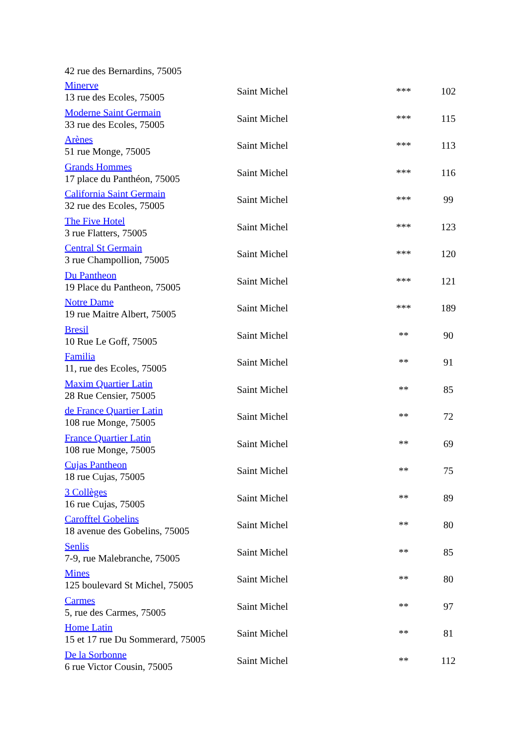42 rue des Bernardins, 75005
| Minerve 13 rue des Ecoles, 75005 | Saint Michel | *** | 102 |
| Moderne Saint Germain 33 rue des Ecoles, 75005 | Saint Michel | *** | 115 |
| Arènes 51 rue Monge, 75005 | Saint Michel | *** | 113 |
| Grands Hommes 17 place du Panthéon, 75005 | Saint Michel | *** | 116 |
| California Saint Germain 32 rue des Ecoles, 75005 | Saint Michel | *** | 99 |
| The Five Hotel 3 rue Flatters, 75005 | Saint Michel | *** | 123 |
| Central St Germain 3 rue Champollion, 75005 | Saint Michel | *** | 120 |
| Du Pantheon 19 Place du Pantheon, 75005 | Saint Michel | *** | 121 |
| Notre Dame 19 rue Maitre Albert, 75005 | Saint Michel | *** | 189 |
| Bresil 10 Rue Le Goff, 75005 | Saint Michel | ** | 90 |
| Familia 11, rue des Ecoles, 75005 | Saint Michel | ** | 91 |
| Maxim Quartier Latin 28 Rue Censier, 75005 | Saint Michel | ** | 85 |
| de France Quartier Latin 108 rue Monge, 75005 | Saint Michel | ** | 72 |
| France Quartier Latin 108 rue Monge, 75005 | Saint Michel | ** | 69 |
| Cujas Pantheon 18 rue Cujas, 75005 | Saint Michel | ** | 75 |
| 3 Collèges 16 rue Cujas, 75005 | Saint Michel | ** | 89 |
| Carofftel Gobelins 18 avenue des Gobelins, 75005 | Saint Michel | ** | 80 |
| Senlis 7-9, rue Malebranche, 75005 | Saint Michel | ** | 85 |
| Mines 125 boulevard St Michel, 75005 | Saint Michel | ** | 80 |
| Carmes 5, rue des Carmes, 75005 | Saint Michel | ** | 97 |
| Home Latin 15 et 17 rue Du Sommerard, 75005 | Saint Michel | ** | 81 |
| De la Sorbonne 6 rue Victor Cousin, 75005 | Saint Michel | ** | 112 |